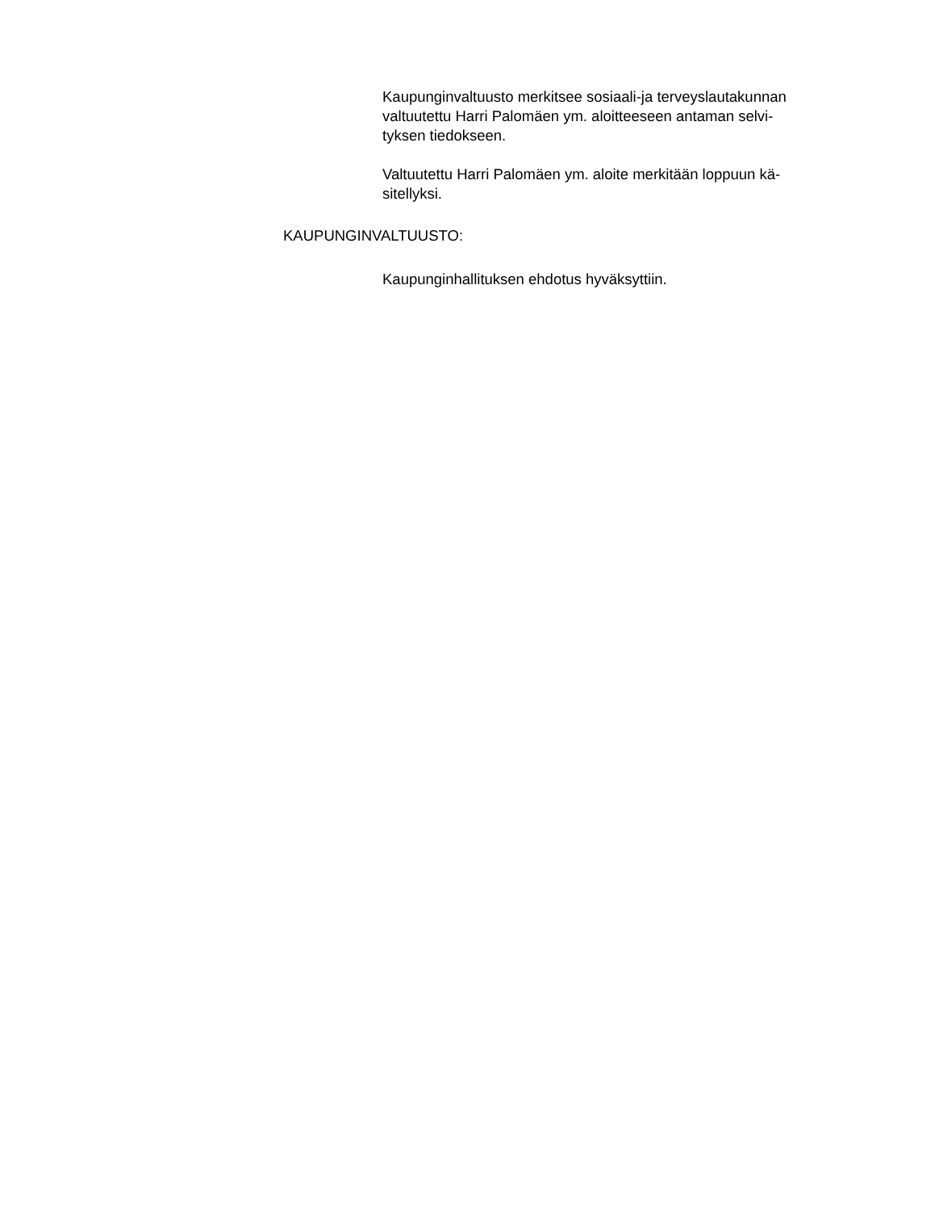Kaupunginvaltuusto merkitsee sosiaali-ja terveyslautakunnan valtuutettu Harri Palomäen ym. aloitteeseen antaman selvi-
tyksen tiedokseen.
Valtuutettu Harri Palomäen ym. aloite merkitään loppuun kä-
sitellyksi.
KAUPUNGINVALTUUSTO:
Kaupunginhallituksen ehdotus hyväksyttiin.